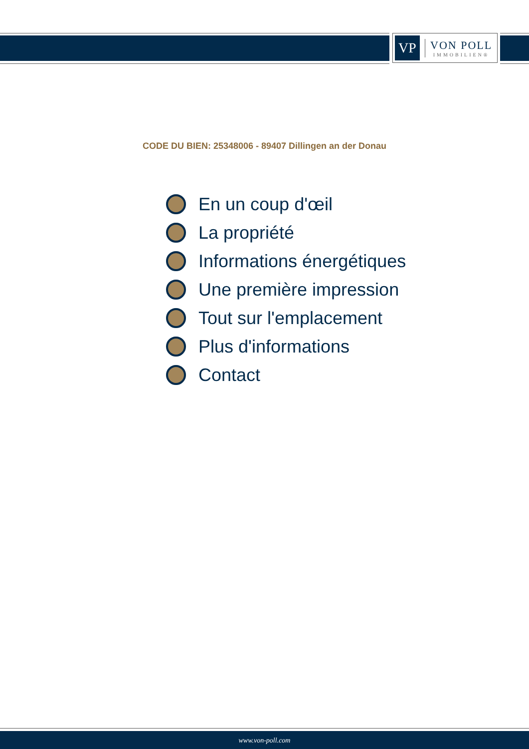VP
VON POLL
IMMOBILIEN®
CODE DU BIEN: 25348006 - 89407 Dillingen an der Donau
En un coup d'œil
La propriété
Informations énergétiques
Une première impression
Tout sur l'emplacement
Plus d'informations
Contact
www.von-poll.com